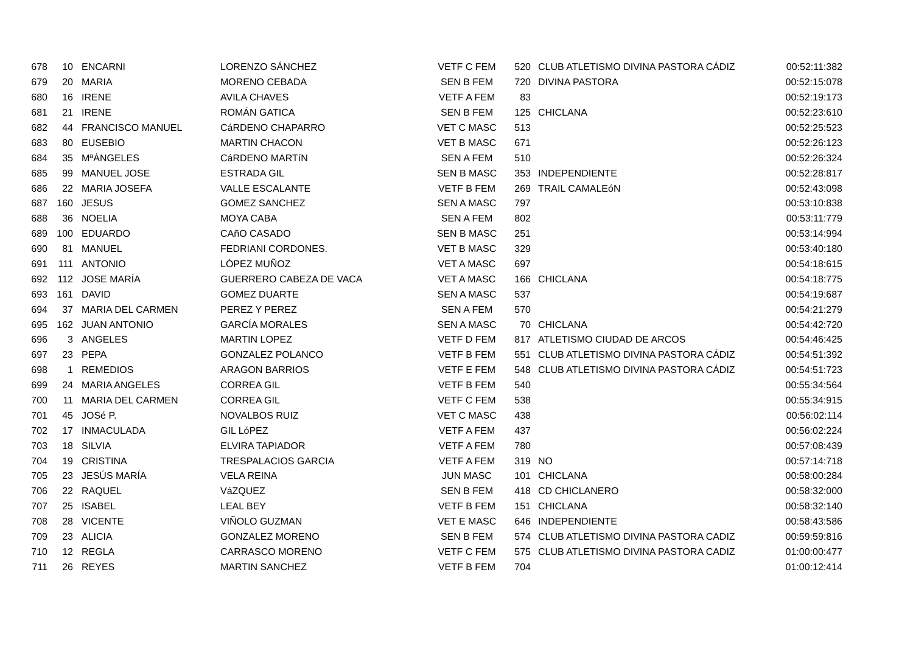| 678 | 10 | ENCARNI | LORENZO SÁNCHEZ | VETF C FEM | 520 | CLUB ATLETISMO DIVINA PASTORA CÁDIZ | 00:52:11:382 |
| 679 | 20 | MARIA | MORENO CEBADA | SEN B FEM | 720 | DIVINA PASTORA | 00:52:15:078 |
| 680 | 16 | IRENE | AVILA CHAVES | VETF A FEM | 83 | | 00:52:19:173 |
| 681 | 21 | IRENE | ROMÁN GATICA | SEN B FEM | 125 | CHICLANA | 00:52:23:610 |
| 682 | 44 | FRANCISCO MANUEL | CáRDENO CHAPARRO | VET C MASC | 513 | | 00:52:25:523 |
| 683 | 80 | EUSEBIO | MARTIN CHACON | VET B MASC | 671 | | 00:52:26:123 |
| 684 | 35 | MªÁNGELES | CáRDENO MARTíN | SEN A FEM | 510 | | 00:52:26:324 |
| 685 | 99 | MANUEL JOSE | ESTRADA GIL | SEN B MASC | 353 | INDEPENDIENTE | 00:52:28:817 |
| 686 | 22 | MARIA JOSEFA | VALLE ESCALANTE | VETF B FEM | 269 | TRAIL CAMALEóN | 00:52:43:098 |
| 687 | 160 | JESUS | GOMEZ SANCHEZ | SEN A MASC | 797 | | 00:53:10:838 |
| 688 | 36 | NOELIA | MOYA CABA | SEN A FEM | 802 | | 00:53:11:779 |
| 689 | 100 | EDUARDO | CAñO CASADO | SEN B MASC | 251 | | 00:53:14:994 |
| 690 | 81 | MANUEL | FEDRIANI CORDONES. | VET B MASC | 329 | | 00:53:40:180 |
| 691 | 111 | ANTONIO | LÓPEZ MUÑOZ | VET A MASC | 697 | | 00:54:18:615 |
| 692 | 112 | JOSE MARÍA | GUERRERO CABEZA DE VACA | VET A MASC | 166 | CHICLANA | 00:54:18:775 |
| 693 | 161 | DAVID | GOMEZ DUARTE | SEN A MASC | 537 | | 00:54:19:687 |
| 694 | 37 | MARIA DEL CARMEN | PEREZ Y PEREZ | SEN A FEM | 570 | | 00:54:21:279 |
| 695 | 162 | JUAN ANTONIO | GARCÍA MORALES | SEN A MASC | 70 | CHICLANA | 00:54:42:720 |
| 696 | 3 | ANGELES | MARTIN LOPEZ | VETF D FEM | 817 | ATLETISMO CIUDAD DE ARCOS | 00:54:46:425 |
| 697 | 23 | PEPA | GONZALEZ POLANCO | VETF B FEM | 551 | CLUB ATLETISMO DIVINA PASTORA CÁDIZ | 00:54:51:392 |
| 698 | 1 | REMEDIOS | ARAGON BARRIOS | VETF E FEM | 548 | CLUB ATLETISMO DIVINA PASTORA CÁDIZ | 00:54:51:723 |
| 699 | 24 | MARIA ANGELES | CORREA GIL | VETF B FEM | 540 | | 00:55:34:564 |
| 700 | 11 | MARIA DEL CARMEN | CORREA GIL | VETF C FEM | 538 | | 00:55:34:915 |
| 701 | 45 | JOSé P. | NOVALBOS RUIZ | VET C MASC | 438 | | 00:56:02:114 |
| 702 | 17 | INMACULADA | GIL LóPEZ | VETF A FEM | 437 | | 00:56:02:224 |
| 703 | 18 | SILVIA | ELVIRA TAPIADOR | VETF A FEM | 780 | | 00:57:08:439 |
| 704 | 19 | CRISTINA | TRESPALACIOS GARCIA | VETF A FEM | 319 | NO | 00:57:14:718 |
| 705 | 23 | JESÚS MARÍA | VELA REINA | JUN MASC | 101 | CHICLANA | 00:58:00:284 |
| 706 | 22 | RAQUEL | VáZQUEZ | SEN B FEM | 418 | CD CHICLANERO | 00:58:32:000 |
| 707 | 25 | ISABEL | LEAL BEY | VETF B FEM | 151 | CHICLANA | 00:58:32:140 |
| 708 | 28 | VICENTE | VIÑOLO GUZMAN | VET E MASC | 646 | INDEPENDIENTE | 00:58:43:586 |
| 709 | 23 | ALICIA | GONZALEZ MORENO | SEN B FEM | 574 | CLUB ATLETISMO DIVINA PASTORA CADIZ | 00:59:59:816 |
| 710 | 12 | REGLA | CARRASCO MORENO | VETF C FEM | 575 | CLUB ATLETISMO DIVINA PASTORA CADIZ | 01:00:00:477 |
| 711 | 26 | REYES | MARTIN SANCHEZ | VETF B FEM | 704 | | 01:00:12:414 |